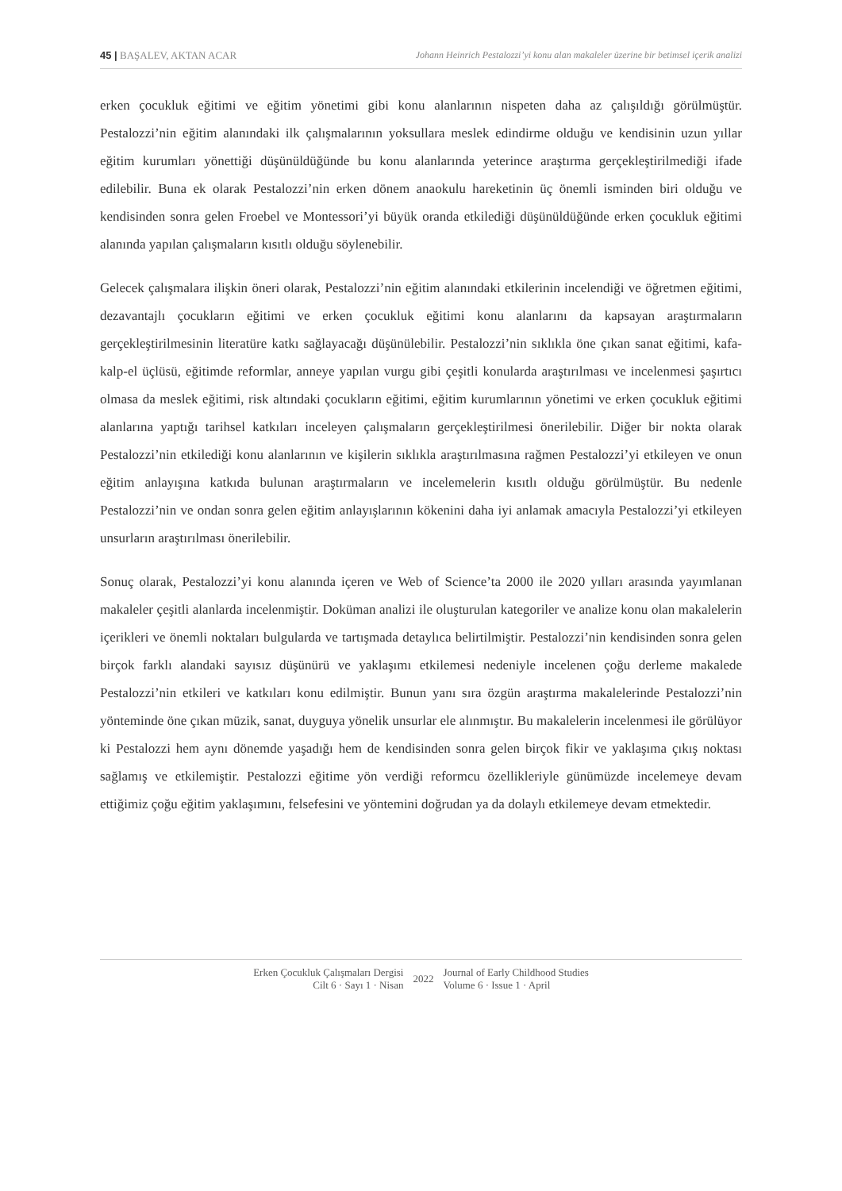45 | BAŞALEV, AKTAN ACAR Johann Heinrich Pestalozzi’yi konu alan makaleler üzerine bir betimsel içerik analizi
erken çocukluk eğitimi ve eğitim yönetimi gibi konu alanlarının nispeten daha az çalışıldığı görülmüştür. Pestalozzi’nin eğitim alanındaki ilk çalışmalarının yoksullara meslek edindirme olduğu ve kendisinin uzun yıllar eğitim kurumları yönettiği düşünüldüğünde bu konu alanlarında yeterince araştırma gerçekleştirilmediği ifade edilebilir. Buna ek olarak Pestalozzi’nin erken dönem anaokulu hareketinin üç önemli isminden biri olduğu ve kendisinden sonra gelen Froebel ve Montessori’yi büyük oranda etkilediği düşünüldüğünde erken çocukluk eğitimi alanında yapılan çalışmaların kısıtlı olduğu söylenebilir.
Gelecek çalışmalara ilişkin öneri olarak, Pestalozzi’nin eğitim alanındaki etkilerinin incelendiği ve öğretmen eğitimi, dezavantajlı çocukların eğitimi ve erken çocukluk eğitimi konu alanlarını da kapsayan araştırmaların gerçekleştirilmesinin literatüre katkı sağlayacağı düşünülebilir. Pestalozzi’nin sıklıkla öne çıkan sanat eğitimi, kafa-kalp-el üçlüsü, eğitimde reformlar, anneye yapılan vurgu gibi çeşitli konularda araştırılması ve incelenmesi şaşırtıcı olmasa da meslek eğitimi, risk altındaki çocukların eğitimi, eğitim kurumlarının yönetimi ve erken çocukluk eğitimi alanlarına yaptığı tarihsel katkıları inceleyen çalışmaların gerçekleştirilmesi önerilebilir. Diğer bir nokta olarak Pestalozzi’nin etkilediği konu alanlarının ve kişilerin sıklıkla araştırılmasına rağmen Pestalozzi’yi etkileyen ve onun eğitim anlayışına katkıda bulunan araştırmaların ve incelemelerin kısıtlı olduğu görülmüştür. Bu nedenle Pestalozzi’nin ve ondan sonra gelen eğitim anlayışlarının kökenini daha iyi anlamak amacıyla Pestalozzi’yi etkileyen unsurların araştırılması önerilebilir.
Sonuç olarak, Pestalozzi’yi konu alanında içeren ve Web of Science’ta 2000 ile 2020 yılları arasında yayımlanan makaleler çeşitli alanlarda incelenmiştir. Doküman analizi ile oluşturulan kategoriler ve analize konu olan makalelerin içerikleri ve önemli noktaları bulgularda ve tartışmada detaylıca belirtilmiştir. Pestalozzi’nin kendisinden sonra gelen birçok farklı alandaki sayısız düşünürü ve yaklaşımı etkilemesi nedeniyle incelenen çoğu derleme makalede Pestalozzi’nin etkileri ve katkıları konu edilmiştir. Bunun yanı sıra özgün araştırma makalelerinde Pestalozzi’nin yönteminde öne çıkan müzik, sanat, duyguya yönelik unsurlar ele alınmıştır. Bu makalelerin incelenmesi ile görülüyor ki Pestalozzi hem aynı dönemde yaşadığı hem de kendisinden sonra gelen birçok fikir ve yaklaşıma çıkış noktası sağlamış ve etkilemiştir. Pestalozzi eğitime yön verdiği reformcu özellikleriyle günümüzde incelemeye devam ettiğimiz çoğu eğitim yaklaşımını, felsefesini ve yöntemini doğrudan ya da dolaylı etkilemeye devam etmektedir.
Erken Çocukluk Çalışmaları Dergisi
Cilt 6 · Sayı 1 · Nisan
2022
Journal of Early Childhood Studies
Volume 6 · Issue 1 · April